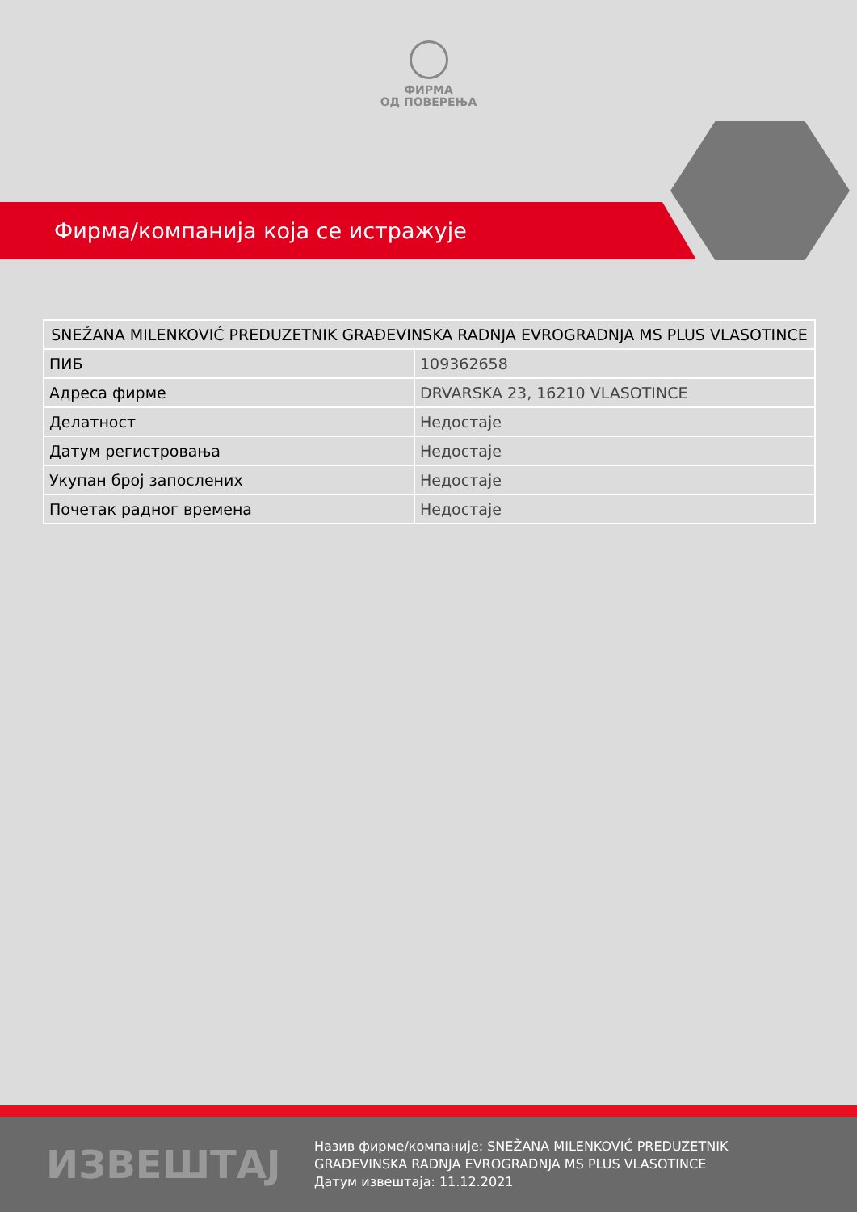ФИРМА
ОД ПОВЕРЕЊА
Фирма/компанија која се истражује
| SNEŽANA MILENKOVIĆ PREDUZETNIK GRAĐEVINSKA RADNJA EVROGRADNJA MS PLUS VLASOTINCE | |
| --- | --- |
| ПИБ | 109362658 |
| Адреса фирме | DRVARSKA 23, 16210 VLASOTINCE |
| Делатност | Недостаје |
| Датум регистровања | Недостаје |
| Укупан број запослених | Недостаје |
| Почетак радног времена | Недостаје |
ИЗВЕШТАЈ
Назив фирме/компаније: SNEŽANA MILENKOVIĆ PREDUZETNIK
GRAĐEVINSKA RADNJA EVROGRADNJA MS PLUS VLASOTINCE
Датум извештаја: 11.12.2021